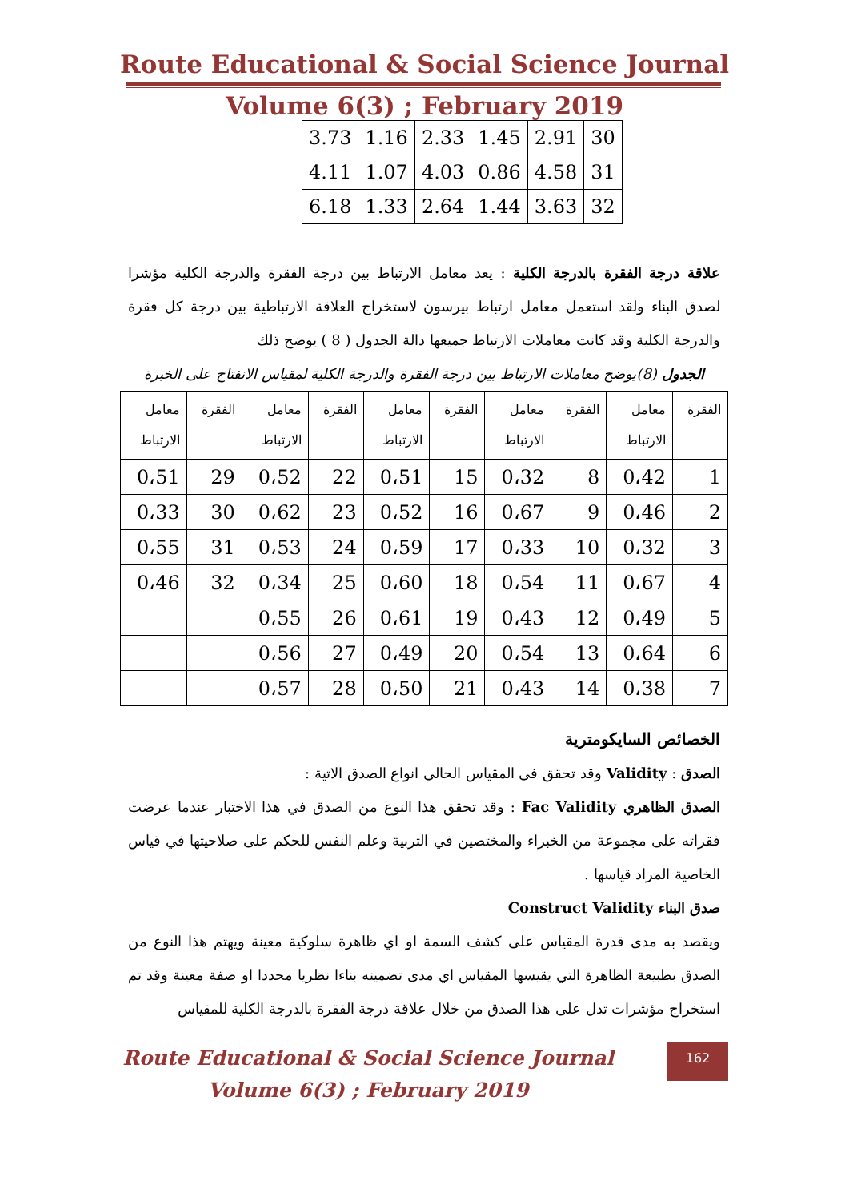Route Educational & Social Science Journal
Volume 6(3) ; February 2019
| 3.73 | 1.16 | 2.33 | 1.45 | 2.91 | 30 |
| 4.11 | 1.07 | 4.03 | 0.86 | 4.58 | 31 |
| 6.18 | 1.33 | 2.64 | 1.44 | 3.63 | 32 |
علاقة درجة الفقرة بالدرجة الكلية : يعد معامل الارتباط بين درجة الفقرة والدرجة الكلية مؤشرا لصدق البناء ولقد استعمل معامل ارتباط بيرسون لاستخراج العلاقة الارتباطية بين درجة كل فقرة والدرجة الكلية وقد كانت معاملات الارتباط جميعها دالة الجدول ( 8 ) يوضح ذلك
الجدول (8)يوضح معاملات الارتباط بين درجة الفقرة والدرجة الكلية لمقياس الانفتاح على الخبرة
| الفقرة | معامل الارتباط | الفقرة | معامل الارتباط | الفقرة | معامل الارتباط | الفقرة | معامل الارتباط | الفقرة | معامل الارتباط |
| 1 | 0،42 | 8 | 0،32 | 15 | 0،51 | 22 | 0،52 | 29 | 0،51 |
| 2 | 0،46 | 9 | 0،67 | 16 | 0،52 | 23 | 0،62 | 30 | 0،33 |
| 3 | 0،32 | 10 | 0،33 | 17 | 0،59 | 24 | 0،53 | 31 | 0،55 |
| 4 | 0،67 | 11 | 0،54 | 18 | 0،60 | 25 | 0،34 | 32 | 0،46 |
| 5 | 0،49 | 12 | 0،43 | 19 | 0،61 | 26 | 0،55 | | |
| 6 | 0،64 | 13 | 0،54 | 20 | 0،49 | 27 | 0،56 | | |
| 7 | 0،38 | 14 | 0،43 | 21 | 0،50 | 28 | 0،57 | | |
الخصائص السايكومترية
الصدق : Validity وقد تحقق في المقياس الحالي انواع الصدق الاتية :
الصدق الظاهري Fac Validity : وقد تحقق هذا النوع من الصدق في هذا الاختبار عندما عرضت فقراته على مجموعة من الخبراء والمختصين في التربية وعلم النفس للحكم على صلاحيتها في قياس الخاصية المراد قياسها .
صدق البناء Construct Validity
ويقصد به مدى قدرة المقياس على كشف السمة او اي ظاهرة سلوكية معينة ويهتم هذا النوع من الصدق بطبيعة الظاهرة التي يقيسها المقياس اي مدى تضمينه بناءا نظريا محددا او صفة معينة وقد تم استخراج مؤشرات تدل على هذا الصدق من خلال علاقة درجة الفقرة بالدرجة الكلية للمقياس
Route Educational & Social Science Journal
Volume 6(3) ; February 2019
162